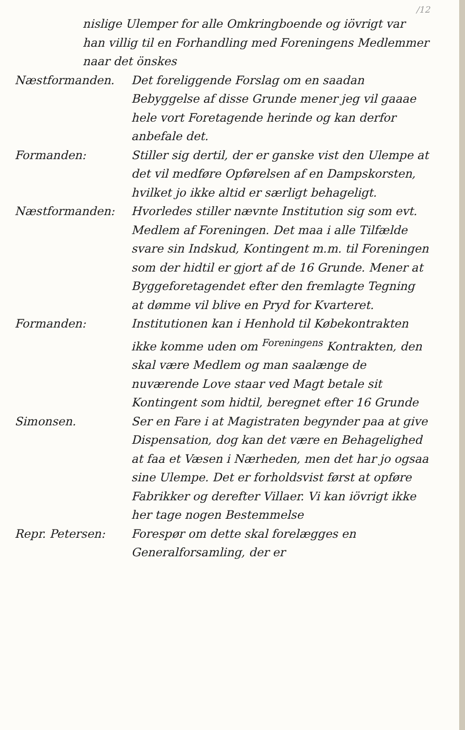/12
nislige Ulemper for alle Omkringboende og iövrigt var han villig til en Forhandling med Foreningens Medlemmer naar det önskes
Næstformanden. Det foreliggende Forslag om en saadan Bebyggelse af disse Grunde mener jeg vil gaaae hele vort Foretagende herinde og kan derfor anbefale det.
Formanden: Stiller sig dertil, der er ganske vist den Ulempe at det vil medføre Opførelsen af en Dampskorsten, hvilket jo ikke altid er særligt behageligt.
Næstformanden: Hvorledes stiller nævnte Institution sig som evt. Medlem af Foreningen. Det maa i alle Tilfælde svare sin Indskud, Kontingent m.m. til Foreningen som der hidtil er gjort af de 16 Grunde. Mener at Byggeforetagendet efter den fremlagte Tegning at dømme vil blive en Pryd for Kvarteret.
Formanden: Institutionen kan i Henhold til Købekontrakten ikke komme uden om <sup>Foreningens</sup> Kontrakten, den skal være Medlem og man saalænge de nuværende Love staar ved Magt betale sit Kontingent som hidtil, beregnet efter 16 Grunde
Simonsen. Ser en Fare i at Magistraten begynder paa at give Dispensation, dog kan det være en Behagelighed at faa et Væsen i Nærheden, men det har jo ogsaa sine Ulempe. Det er forholdsvist først at opføre Fabrikker og derefter Villaer. Vi kan iövrigt ikke her tage nogen Bestemmelse
Repr. Petersen: Forespør om dette skal forelægges en Generalforsamling, der er